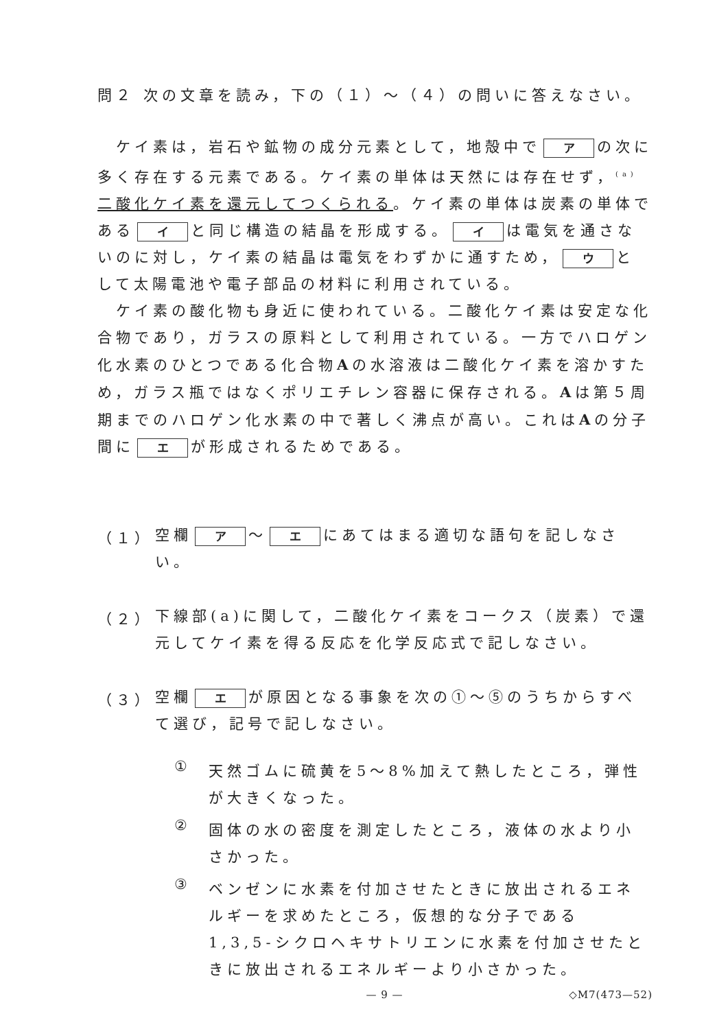問２ 次の文章を読み，下の（１）～（４）の問いに答えなさい。
　ケイ素は，岩石や鉱物の成分元素として，地殻中で ア の次に多く存在する元素である。ケイ素の単体は天然には存在せず，<sup>(a)</sup>二酸化ケイ素を還元してつくられる。ケイ素の単体は炭素の単体である イ と同じ構造の結晶を形成する。 イ は電気を通さないのに対し，ケイ素の結晶は電気をわずかに通すため， ウ として太陽電池や電子部品の材料に利用されている。
　ケイ素の酸化物も身近に使われている。二酸化ケイ素は安定な化合物であり，ガラスの原料として利用されている。一方でハロゲン化水素のひとつである化合物Aの水溶液は二酸化ケイ素を溶かすため，ガラス瓶ではなくポリエチレン容器に保存される。Aは第５周期までのハロゲン化水素の中で著しく沸点が高い。これはAの分子間に エ が形成されるためである。
（１）
空欄 ア ～ エ にあてはまる適切な語句を記しなさい。
（２）
下線部(a)に関して，二酸化ケイ素をコークス（炭素）で還元してケイ素を得る反応を化学反応式で記しなさい。
（３）
空欄 エ が原因となる事象を次の①～⑤のうちからすべて選び，記号で記しなさい。
①
天然ゴムに硫黄を5～8%加えて熱したところ，弾性が大きくなった。
②
固体の水の密度を測定したところ，液体の水より小さかった。
③
ベンゼンに水素を付加させたときに放出されるエネルギーを求めたところ，仮想的な分子である 1,3,5-シクロヘキサトリエンに水素を付加させたときに放出されるエネルギーより小さかった。
— 9 — ◇M7(473—52)